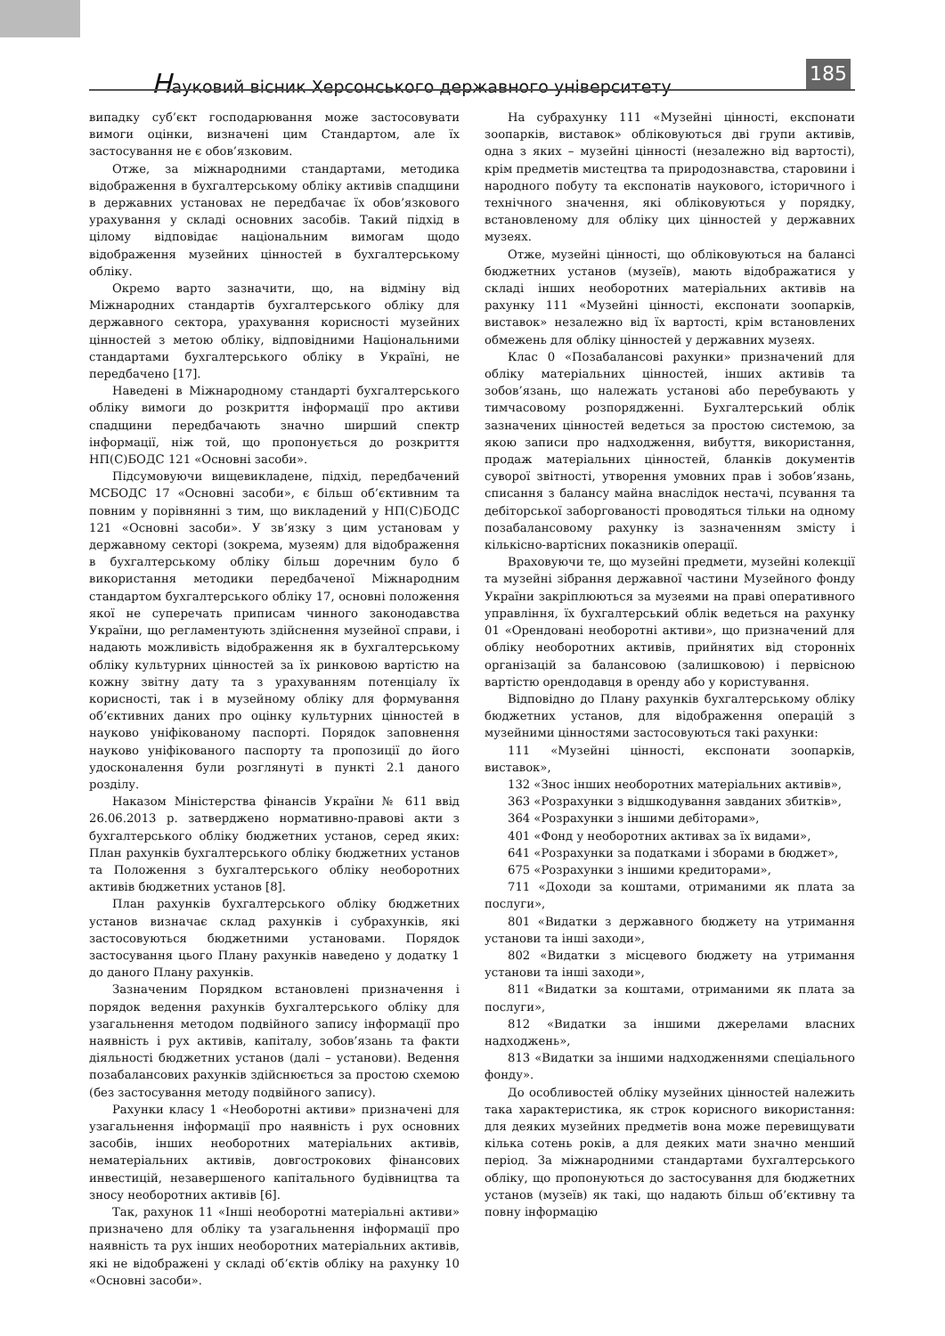Науковий вісник Херсонського державного університету
185
випадку суб’єкт господарювання може застосовувати вимоги оцінки, визначені цим Стандартом, але їх застосування не є обов’язковим.
Отже, за міжнародними стандартами, методика відображення в бухгалтерському обліку активів спадщини в державних установах не передбачає їх обов’язкового урахування у складі основних засобів. Такий підхід в цілому відповідає національним вимогам щодо відображення музейних цінностей в бухгалтерському обліку.
Окремо варто зазначити, що, на відміну від Міжнародних стандартів бухгалтерського обліку для державного сектора, урахування корисності музейних цінностей з метою обліку, відповідними Національними стандартами бухгалтерського обліку в Україні, не передбачено [17].
Наведені в Міжнародному стандарті бухгалтерського обліку вимоги до розкриття інформації про активи спадщини передбачають значно ширший спектр інформації, ніж той, що пропонується до розкриття НП(С)БОДС 121 «Основні засоби».
Підсумовуючи вищевикладене, підхід, передбачений МСБОДС 17 «Основні засоби», є більш об’єктивним та повним у порівнянні з тим, що викладений у НП(С)БОДС 121 «Основні засоби». У зв’язку з цим установам у державному секторі (зокрема, музеям) для відображення в бухгалтерському обліку більш доречним було б використання методики передбаченої Міжнародним стандартом бухгалтерського обліку 17, основні положення якої не суперечать приписам чинного законодавства України, що регламентують здійснення музейної справи, і надають можливість відображення як в бухгалтерському обліку культурних цінностей за їх ринковою вартістю на кожну звітну дату та з урахуванням потенціалу їх корисності, так і в музейному обліку для формування об’єктивних даних про оцінку культурних цінностей в науково уніфікованому паспорті. Порядок заповнення науково уніфікованого паспорту та пропозиції до його удосконалення були розглянуті в пункті 2.1 даного розділу.
Наказом Міністерства фінансів України № 611 ввід 26.06.2013 р. затверджено нормативно-правові акти з бухгалтерського обліку бюджетних установ, серед яких: План рахунків бухгалтерського обліку бюджетних установ та Положення з бухгалтерського обліку необоротних активів бюджетних установ [8].
План рахунків бухгалтерського обліку бюджетних установ визначає склад рахунків і субрахунків, які застосовуються бюджетними установами. Порядок застосування цього Плану рахунків наведено у додатку 1 до даного Плану рахунків.
Зазначеним Порядком встановлені призначення і порядок ведення рахунків бухгалтерського обліку для узагальнення методом подвійного запису інформації про наявність і рух активів, капіталу, зобов’язань та факти діяльності бюджетних установ (далі – установи). Ведення позабалансових рахунків здійснюється за простою схемою (без застосування методу подвійного запису).
Рахунки класу 1 «Необоротні активи» призначені для узагальнення інформації про наявність і рух основних засобів, інших необоротних матеріальних активів, нематеріальних активів, довгострокових фінансових инвестицій, незавершеного капітального будівництва та зносу необоротних активів [6].
Так, рахунок 11 «Інші необоротні матеріальні активи» призначено для обліку та узагальнення інформації про наявність та рух інших необоротних матеріальних активів, які не відображені у складі об’єктів обліку на рахунку 10 «Основні засоби».
На субрахунку 111 «Музейні цінності, експонати зоопарків, виставок» обліковуються дві групи активів, одна з яких – музейні цінності (незалежно від вартості), крім предметів мистецтва та природознавства, старовини і народного побуту та експонатів наукового, історичного і технічного значення, які обліковуються у порядку, встановленому для обліку цих цінностей у державних музеях.
Отже, музейні цінності, що обліковуються на балансі бюджетних установ (музеїв), мають відображатися у складі інших необоротних матеріальних активів на рахунку 111 «Музейні цінності, експонати зоопарків, виставок» незалежно від їх вартості, крім встановлених обмежень для обліку цінностей у державних музеях.
Клас 0 «Позабалансові рахунки» призначений для обліку матеріальних цінностей, інших активів та зобов’язань, що належать установі або перебувають у тимчасовому розпорядженні. Бухгалтерський облік зазначених цінностей ведеться за простою системою, за якою записи про надходження, вибуття, використання, продаж матеріальних цінностей, бланків документів суворої звітності, утворення умовних прав і зобов’язань, списання з балансу майна внаслідок нестачі, псування та дебіторської заборгованості проводяться тільки на одному позабалансовому рахунку із зазначенням змісту і кількісно-вартісних показників операції.
Враховуючи те, що музейні предмети, музейні колекції та музейні зібрання державної частини Музейного фонду України закріплюються за музеями на праві оперативного управління, їх бухгалтерський облік ведеться на рахунку 01 «Орендовані необоротні активи», що призначений для обліку необоротних активів, прийнятих від сторонніх організацій за балансовою (залишковою) і первісною вартістю орендодавця в оренду або у користування.
Відповідно до Плану рахунків бухгалтерському обліку бюджетних установ, для відображення операцій з музейними цінностями застосовуються такі рахунки:
111 «Музейні цінності, експонати зоопарків, виставок»,
132 «Знос інших необоротних матеріальних активів»,
363 «Розрахунки з відшкодування завданих збитків»,
364 «Розрахунки з іншими дебіторами»,
401 «Фонд у необоротних активах за їх видами»,
641 «Розрахунки за податками і зборами в бюджет»,
675 «Розрахунки з іншими кредиторами»,
711 «Доходи за коштами, отриманими як плата за послуги»,
801 «Видатки з державного бюджету на утримання установи та інші заходи»,
802 «Видатки з місцевого бюджету на утримання установи та інші заходи»,
811 «Видатки за коштами, отриманими як плата за послуги»,
812 «Видатки за іншими джерелами власних надходжень»,
813 «Видатки за іншими надходженнями спеціального фонду».
До особливостей обліку музейних цінностей належить така характеристика, як строк корисного використання: для деяких музейних предметів вона може перевищувати кілька сотень років, а для деяких мати значно менший період. За міжнародними стандартами бухгалтерського обліку, що пропонуються до застосування для бюджетних установ (музеїв) як такі, що надають більш об’єктивну та повну інформацію